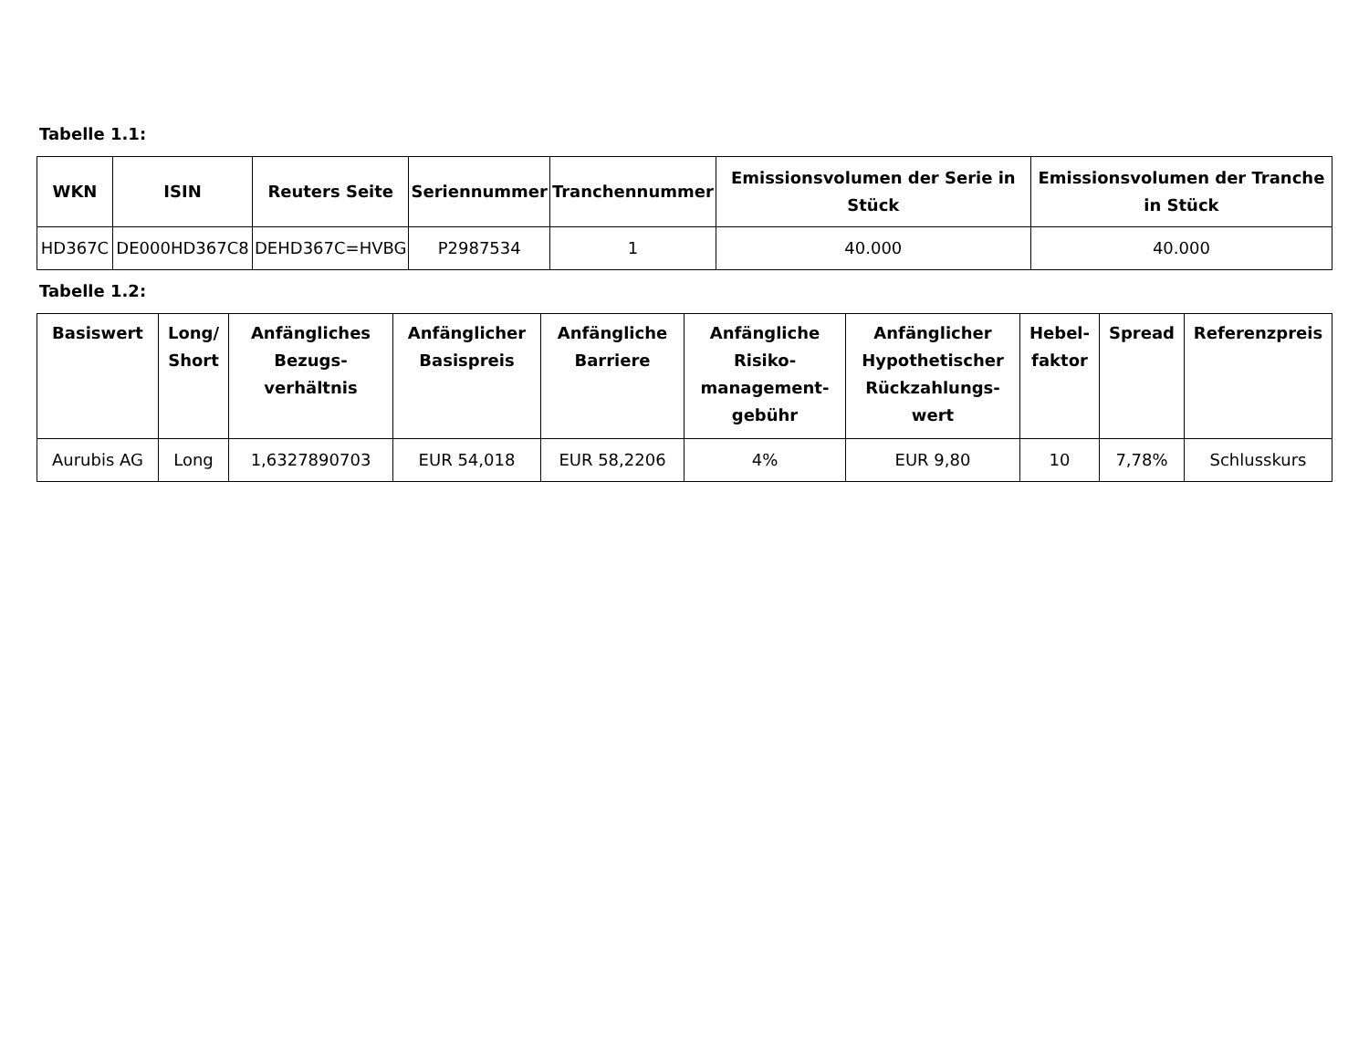Tabelle 1.1:
| WKN | ISIN | Reuters Seite | Seriennummer | Tranchennummer | Emissionsvolumen der Serie in Stück | Emissionsvolumen der Tranche in Stück |
| --- | --- | --- | --- | --- | --- | --- |
| HD367C | DE000HD367C8 | DEHD367C=HVBG | P2987534 | 1 | 40.000 | 40.000 |
Tabelle 1.2:
| Basiswert | Long/ Short | Anfängliches Bezugs-verhältnis | Anfänglicher Basispreis | Anfängliche Barriere | Anfängliche Risiko-management-gebühr | Anfänglicher Hypothetischer Rückzahlungs-wert | Hebel-faktor | Spread | Referenzpreis |
| --- | --- | --- | --- | --- | --- | --- | --- | --- | --- |
| Aurubis AG | Long | 1,6327890703 | EUR 54,018 | EUR 58,2206 | 4% | EUR 9,80 | 10 | 7,78% | Schlusskurs |